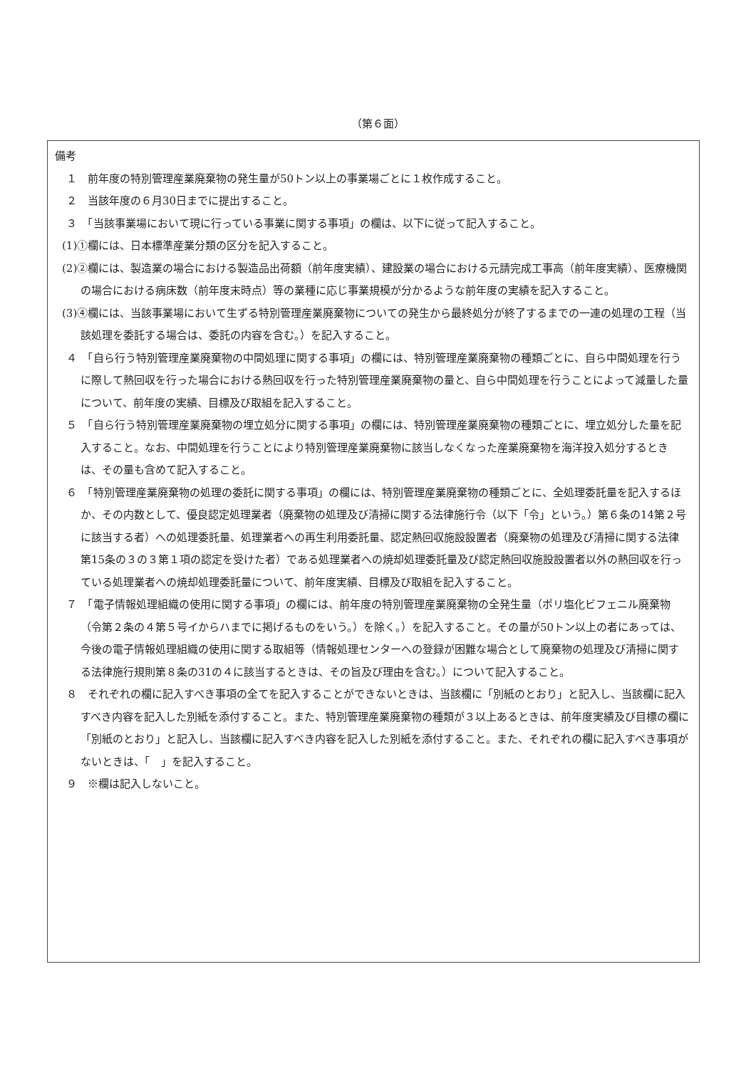（第６面）
備考
１　前年度の特別管理産業廃棄物の発生量が50トン以上の事業場ごとに１枚作成すること。
２　当該年度の６月30日までに提出すること。
３　「当該事業場において現に行っている事業に関する事項」の欄は、以下に従って記入すること。
(1)①欄には、日本標準産業分類の区分を記入すること。
(2)②欄には、製造業の場合における製造品出荷額（前年度実績）、建設業の場合における元請完成工事高（前年度実績）、医療機関の場合における病床数（前年度末時点）等の業種に応じ事業規模が分かるような前年度の実績を記入すること。
(3)④欄には、当該事業場において生ずる特別管理産業廃棄物についての発生から最終処分が終了するまでの一連の処理の工程（当該処理を委託する場合は、委託の内容を含む。）を記入すること。
４　「自ら行う特別管理産業廃棄物の中間処理に関する事項」の欄には、特別管理産業廃棄物の種類ごとに、自ら中間処理を行うに際して熱回収を行った場合における熱回収を行った特別管理産業廃棄物の量と、自ら中間処理を行うことによって減量した量について、前年度の実績、目標及び取組を記入すること。
５　「自ら行う特別管理産業廃棄物の埋立処分に関する事項」の欄には、特別管理産業廃棄物の種類ごとに、埋立処分した量を記入すること。なお、中間処理を行うことにより特別管理産業廃棄物に該当しなくなった産業廃棄物を海洋投入処分するときは、その量も含めて記入すること。
６　「特別管理産業廃棄物の処理の委託に関する事項」の欄には、特別管理産業廃棄物の種類ごとに、全処理委託量を記入するほか、その内数として、優良認定処理業者（廃棄物の処理及び清掃に関する法律施行令（以下「令」という。）第６条の14第２号に該当する者）への処理委託量、処理業者への再生利用委託量、認定熱回収施設設置者（廃棄物の処理及び清掃に関する法律第15条の３の３第１項の認定を受けた者）である処理業者への焼却処理委託量及び認定熱回収施設設置者以外の熱回収を行っている処理業者への焼却処理委託量について、前年度実績、目標及び取組を記入すること。
７　「電子情報処理組織の使用に関する事項」の欄には、前年度の特別管理産業廃棄物の全発生量（ポリ塩化ビフェニル廃棄物（令第２条の４第５号イからハまでに掲げるものをいう。）を除く。）を記入すること。その量が50トン以上の者にあっては、今後の電子情報処理組織の使用に関する取組等（情報処理センターへの登録が困難な場合として廃棄物の処理及び清掃に関する法律施行規則第８条の31の４に該当するときは、その旨及び理由を含む。）について記入すること。
８　それぞれの欄に記入すべき事項の全てを記入することができないときは、当該欄に「別紙のとおり」と記入し、当該欄に記入すべき内容を記入した別紙を添付すること。また、特別管理産業廃棄物の種類が３以上あるときは、前年度実績及び目標の欄に「別紙のとおり」と記入し、当該欄に記入すべき内容を記入した別紙を添付すること。また、それぞれの欄に記入すべき事項がないときは、「　」を記入すること。
９　※欄は記入しないこと。